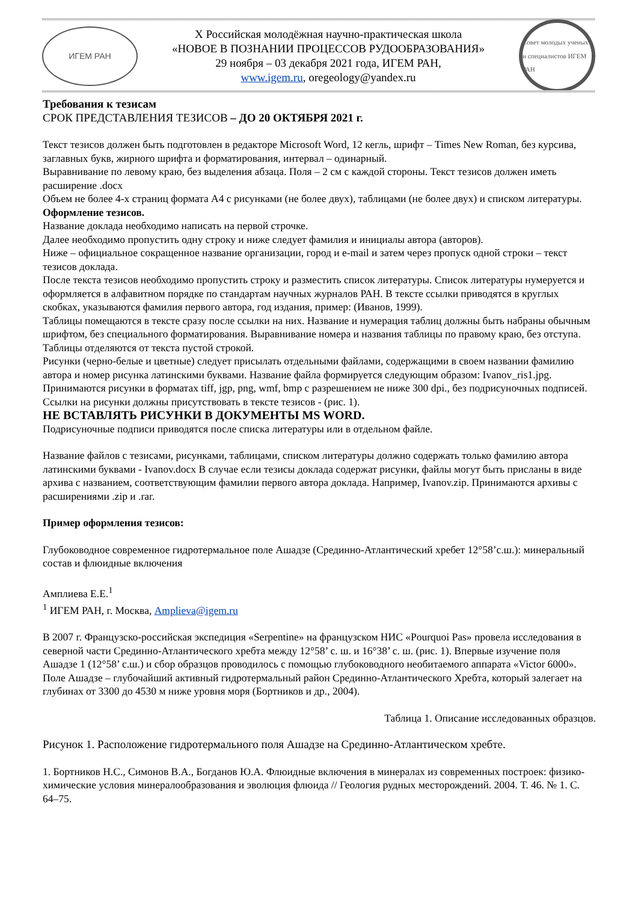ИГЕМ РАН
X Российская молодёжная научно-практическая школа
«НОВОЕ В ПОЗНАНИИ ПРОЦЕССОВ РУДООБРАЗОВАНИЯ»
29 ноября – 03 декабря 2021 года, ИГЕМ РАН,
www.igem.ru, oregeology@yandex.ru
Совет молодых ученых и специалистов ИГЕМ РАН
Требования к тезисам
СРОК ПРЕДСТАВЛЕНИЯ ТЕЗИСОВ – ДО 20 ОКТЯБРЯ 2021 г.
Текст тезисов должен быть подготовлен в редакторе Microsoft Word, 12 кегль, шрифт – Times New Roman, без курсива, заглавных букв, жирного шрифта и форматирования, интервал – одинарный.
Выравнивание по левому краю, без выделения абзаца. Поля – 2 см с каждой стороны. Текст тезисов должен иметь расширение .docx
Объем не более 4-х страниц формата А4 с рисунками (не более двух), таблицами (не более двух) и списком литературы.
Оформление тезисов.
Название доклада необходимо написать на первой строчке.
Далее необходимо пропустить одну строку и ниже следует фамилия и инициалы автора (авторов).
Ниже – официальное сокращенное название организации, город и e-mail и затем через пропуск одной строки – текст тезисов доклада.
После текста тезисов необходимо пропустить строку и разместить список литературы. Список литературы нумеруется и оформляется в алфавитном порядке по стандартам научных журналов РАН. В тексте ссылки приводятся в круглых скобках, указываются фамилия первого автора, год издания, пример: (Иванов, 1999).
Таблицы помещаются в тексте сразу после ссылки на них. Название и нумерация таблиц должны быть набраны обычным шрифтом, без специального форматирования. Выравнивание номера и названия таблицы по правому краю, без отступа. Таблицы отделяются от текста пустой строкой.
Рисунки (черно-белые и цветные) следует присылать отдельными файлами, содержащими в своем названии фамилию автора и номер рисунка латинскими буквами. Название файла формируется следующим образом: Ivanov_ris1.jpg. Принимаются рисунки в форматах tiff, jgp, png, wmf, bmp с разрешением не ниже 300 dpi., без подрисуночных подписей. Ссылки на рисунки должны присутствовать в тексте тезисов - (рис. 1).
НЕ ВСТАВЛЯТЬ РИСУНКИ В ДОКУМЕНТЫ MS WORD.
Подрисуночные подписи приводятся после списка литературы или в отдельном файле.
Название файлов с тезисами, рисунками, таблицами, списком литературы должно содержать только фамилию автора латинскими буквами - Ivanov.docx В случае если тезисы доклада содержат рисунки, файлы могут быть присланы в виде архива с названием, соответствующим фамилии первого автора доклада. Например, Ivanov.zip. Принимаются архивы с расширениями .zip и .rar.
Пример оформления тезисов:
Глубоководное современное гидротермальное поле Ашадзе (Срединно-Атлантический хребет 12°58’с.ш.): минеральный состав и флюидные включения
Амплиева Е.Е.<sup>1</sup>
<sup>1</sup> ИГЕМ РАН, г. Москва, Amplieva@igem.ru
В 2007 г. Французско-российская экспедиция «Serpentine» на французском НИС «Pourquoi Pas» провела исследования в северной части Срединно-Атлантического хребта между 12°58’ с. ш. и 16°38’ с. ш. (рис. 1). Впервые изучение поля Ашадзе 1 (12°58’ с.ш.) и сбор образцов проводилось с помощью глубоководного необитаемого аппарата «Victor 6000». Поле Ашадзе – глубочайший активный гидротермальный район Срединно-Атлантического Хребта, который залегает на глубинах от 3300 до 4530 м ниже уровня моря (Бортников и др., 2004).
Таблица 1. Описание исследованных образцов.
Рисунок 1. Расположение гидротермального поля Ашадзе на Срединно-Атлантическом хребте.
1. Бортников Н.С., Симонов В.А., Богданов Ю.А. Флюидные включения в минералах из современных построек: физико-химические условия минералообразования и эволюция флюида // Геология рудных месторождений. 2004. Т. 46. № 1. С. 64–75.